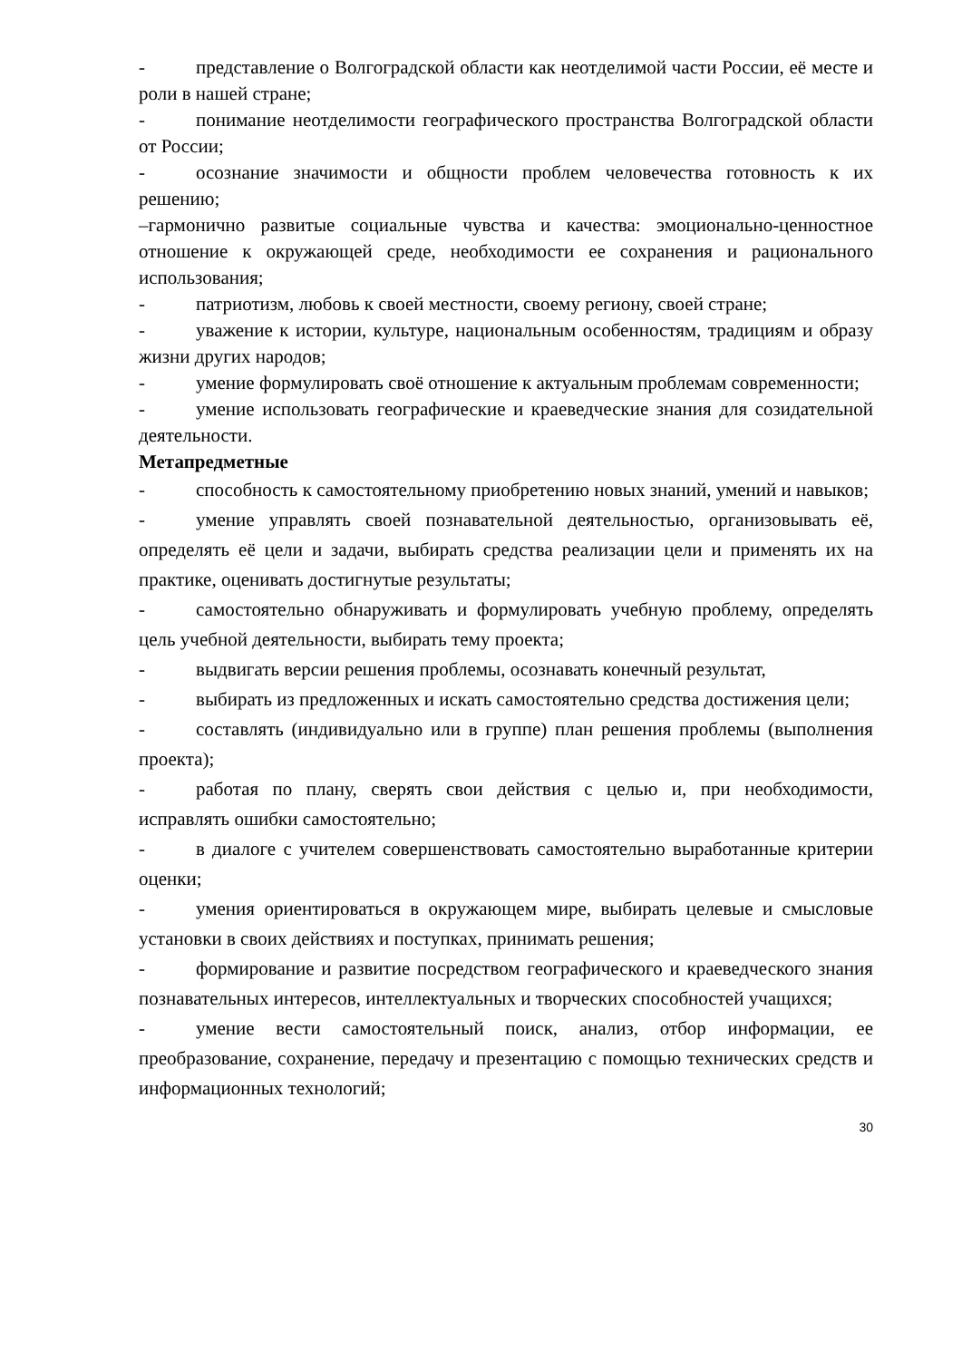- представление о Волгоградской области как неотделимой части России, её месте и роли в нашей стране;
- понимание неотделимости географического пространства Волгоградской области от России;
- осознание значимости и общности проблем человечества готовность к их решению;
–гармонично развитые социальные чувства и качества: эмоционально-ценностное отношение к окружающей среде, необходимости ее сохранения и рационального использования;
- патриотизм, любовь к своей местности, своему региону, своей стране;
- уважение к истории, культуре, национальным особенностям, традициям и образу жизни других народов;
- умение формулировать своё отношение к актуальным проблемам современности;
- умение использовать географические и краеведческие знания для созидательной деятельности.
Метапредметные
- способность к самостоятельному приобретению новых знаний, умений и навыков;
- умение управлять своей познавательной деятельностью, организовывать её, определять её цели и задачи, выбирать средства реализации цели и применять их на практике, оценивать достигнутые результаты;
- самостоятельно обнаруживать и формулировать учебную проблему, определять цель учебной деятельности, выбирать тему проекта;
- выдвигать версии решения проблемы, осознавать конечный результат,
- выбирать из предложенных и искать самостоятельно средства достижения цели;
- составлять (индивидуально или в группе) план решения проблемы (выполнения проекта);
- работая по плану, сверять свои действия с целью и, при необходимости, исправлять ошибки самостоятельно;
- в диалоге с учителем совершенствовать самостоятельно выработанные критерии оценки;
- умения ориентироваться в окружающем мире, выбирать целевые и смысловые установки в своих действиях и поступках, принимать решения;
- формирование и развитие посредством географического и краеведческого знания познавательных интересов, интеллектуальных и творческих способностей учащихся;
- умение вести самостоятельный поиск, анализ, отбор информации, ее преобразование, сохранение, передачу и презентацию с помощью технических средств и информационных технологий;
30